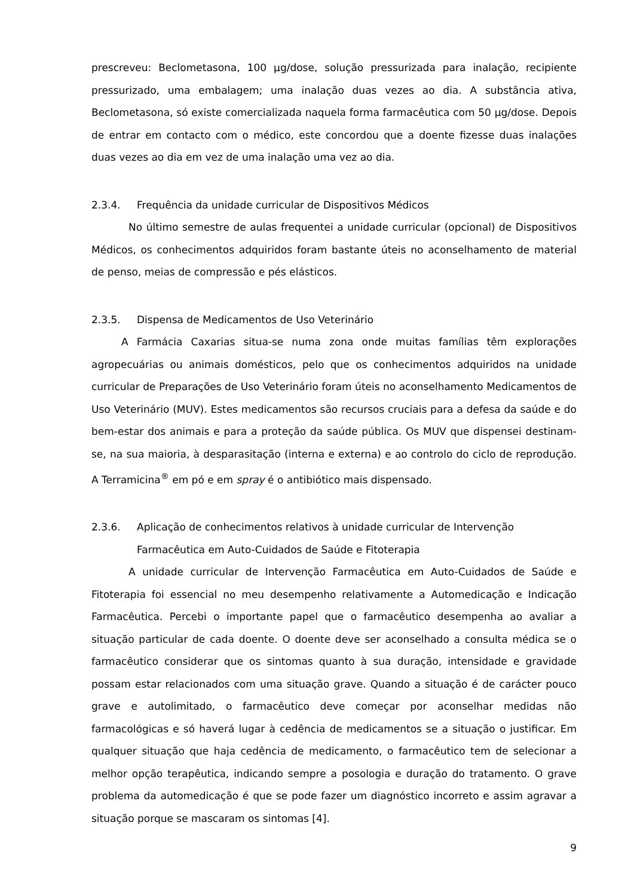prescreveu: Beclometasona, 100 µg/dose, solução pressurizada para inalação, recipiente pressurizado, uma embalagem; uma inalação duas vezes ao dia. A substância ativa, Beclometasona, só existe comercializada naquela forma farmacêutica com 50 µg/dose. Depois de entrar em contacto com o médico, este concordou que a doente fizesse duas inalações duas vezes ao dia em vez de uma inalação uma vez ao dia.
2.3.4. Frequência da unidade curricular de Dispositivos Médicos
No último semestre de aulas frequentei a unidade curricular (opcional) de Dispositivos Médicos, os conhecimentos adquiridos foram bastante úteis no aconselhamento de material de penso, meias de compressão e pés elásticos.
2.3.5. Dispensa de Medicamentos de Uso Veterinário
A Farmácia Caxarias situa-se numa zona onde muitas famílias têm explorações agropecuárias ou animais domésticos, pelo que os conhecimentos adquiridos na unidade curricular de Preparações de Uso Veterinário foram úteis no aconselhamento Medicamentos de Uso Veterinário (MUV). Estes medicamentos são recursos cruciais para a defesa da saúde e do bem-estar dos animais e para a proteção da saúde pública. Os MUV que dispensei destinam-se, na sua maioria, à desparasitação (interna e externa) e ao controlo do ciclo de reprodução. A Terramicina<sup>®</sup> em pó e em spray é o antibiótico mais dispensado.
2.3.6. Aplicação de conhecimentos relativos à unidade curricular de Intervenção Farmacêutica em Auto-Cuidados de Saúde e Fitoterapia
A unidade curricular de Intervenção Farmacêutica em Auto-Cuidados de Saúde e Fitoterapia foi essencial no meu desempenho relativamente a Automedicação e Indicação Farmacêutica. Percebi o importante papel que o farmacêutico desempenha ao avaliar a situação particular de cada doente. O doente deve ser aconselhado a consulta médica se o farmacêutico considerar que os sintomas quanto à sua duração, intensidade e gravidade possam estar relacionados com uma situação grave. Quando a situação é de carácter pouco grave e autolimitado, o farmacêutico deve começar por aconselhar medidas não farmacológicas e só haverá lugar à cedência de medicamentos se a situação o justificar. Em qualquer situação que haja cedência de medicamento, o farmacêutico tem de selecionar a melhor opção terapêutica, indicando sempre a posologia e duração do tratamento. O grave problema da automedicação é que se pode fazer um diagnóstico incorreto e assim agravar a situação porque se mascaram os sintomas [4].
9